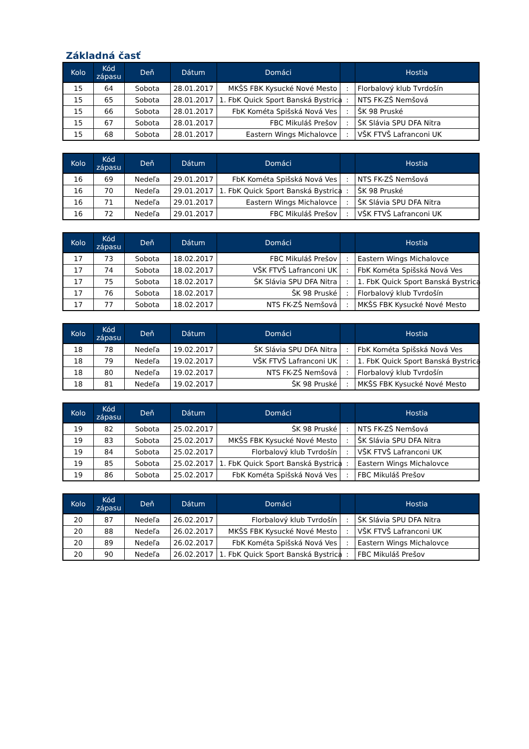Základná časť
| Kolo | Kód zápasu | Deň | Dátum | Domáci | | Hostia |
| --- | --- | --- | --- | --- | --- | --- |
| 15 | 64 | Sobota | 28.01.2017 | MKŠS FBK Kysucké Nové Mesto | : | Florbalový klub Tvrdošín |
| 15 | 65 | Sobota | 28.01.2017 | 1. FbK Quick Sport Banská Bystrica | : | NTS FK-ZŠ Nemšová |
| 15 | 66 | Sobota | 28.01.2017 | FbK Kométa Spišská Nová Ves | : | ŠK 98 Pruské |
| 15 | 67 | Sobota | 28.01.2017 | FBC Mikuláš Prešov | : | ŠK Slávia SPU DFA Nitra |
| 15 | 68 | Sobota | 28.01.2017 | Eastern Wings Michalovce | : | VŠK FTVŠ Lafranconi UK |
| Kolo | Kód zápasu | Deň | Dátum | Domáci | | Hostia |
| --- | --- | --- | --- | --- | --- | --- |
| 16 | 69 | Nedeľa | 29.01.2017 | FbK Kométa Spišská Nová Ves | : | NTS FK-ZŠ Nemšová |
| 16 | 70 | Nedeľa | 29.01.2017 | 1. FbK Quick Sport Banská Bystrica | : | ŠK 98 Pruské |
| 16 | 71 | Nedeľa | 29.01.2017 | Eastern Wings Michalovce | : | ŠK Slávia SPU DFA Nitra |
| 16 | 72 | Nedeľa | 29.01.2017 | FBC Mikuláš Prešov | : | VŠK FTVŠ Lafranconi UK |
| Kolo | Kód zápasu | Deň | Dátum | Domáci | | Hostia |
| --- | --- | --- | --- | --- | --- | --- |
| 17 | 73 | Sobota | 18.02.2017 | FBC Mikuláš Prešov | : | Eastern Wings Michalovce |
| 17 | 74 | Sobota | 18.02.2017 | VŠK FTVŠ Lafranconi UK | : | FbK Kométa Spišská Nová Ves |
| 17 | 75 | Sobota | 18.02.2017 | ŠK Slávia SPU DFA Nitra | : | 1. FbK Quick Sport Banská Bystrica |
| 17 | 76 | Sobota | 18.02.2017 | ŠK 98 Pruské | : | Florbalový klub Tvrdošín |
| 17 | 77 | Sobota | 18.02.2017 | NTS FK-ZŠ Nemšová | : | MKŠS FBK Kysucké Nové Mesto |
| Kolo | Kód zápasu | Deň | Dátum | Domáci | | Hostia |
| --- | --- | --- | --- | --- | --- | --- |
| 18 | 78 | Nedeľa | 19.02.2017 | ŠK Slávia SPU DFA Nitra | : | FbK Kométa Spišská Nová Ves |
| 18 | 79 | Nedeľa | 19.02.2017 | VŠK FTVŠ Lafranconi UK | : | 1. FbK Quick Sport Banská Bystrica |
| 18 | 80 | Nedeľa | 19.02.2017 | NTS FK-ZŠ Nemšová | : | Florbalový klub Tvrdošín |
| 18 | 81 | Nedeľa | 19.02.2017 | ŠK 98 Pruské | : | MKŠS FBK Kysucké Nové Mesto |
| Kolo | Kód zápasu | Deň | Dátum | Domáci | | Hostia |
| --- | --- | --- | --- | --- | --- | --- |
| 19 | 82 | Sobota | 25.02.2017 | ŠK 98 Pruské | : | NTS FK-ZŠ Nemšová |
| 19 | 83 | Sobota | 25.02.2017 | MKŠS FBK Kysucké Nové Mesto | : | ŠK Slávia SPU DFA Nitra |
| 19 | 84 | Sobota | 25.02.2017 | Florbalový klub Tvrdošín | : | VŠK FTVŠ Lafranconi UK |
| 19 | 85 | Sobota | 25.02.2017 | 1. FbK Quick Sport Banská Bystrica | : | Eastern Wings Michalovce |
| 19 | 86 | Sobota | 25.02.2017 | FbK Kométa Spišská Nová Ves | : | FBC Mikuláš Prešov |
| Kolo | Kód zápasu | Deň | Dátum | Domáci | | Hostia |
| --- | --- | --- | --- | --- | --- | --- |
| 20 | 87 | Nedeľa | 26.02.2017 | Florbalový klub Tvrdošín | : | ŠK Slávia SPU DFA Nitra |
| 20 | 88 | Nedeľa | 26.02.2017 | MKŠS FBK Kysucké Nové Mesto | : | VŠK FTVŠ Lafranconi UK |
| 20 | 89 | Nedeľa | 26.02.2017 | FbK Kométa Spišská Nová Ves | : | Eastern Wings Michalovce |
| 20 | 90 | Nedeľa | 26.02.2017 | 1. FbK Quick Sport Banská Bystrica | : | FBC Mikuláš Prešov |